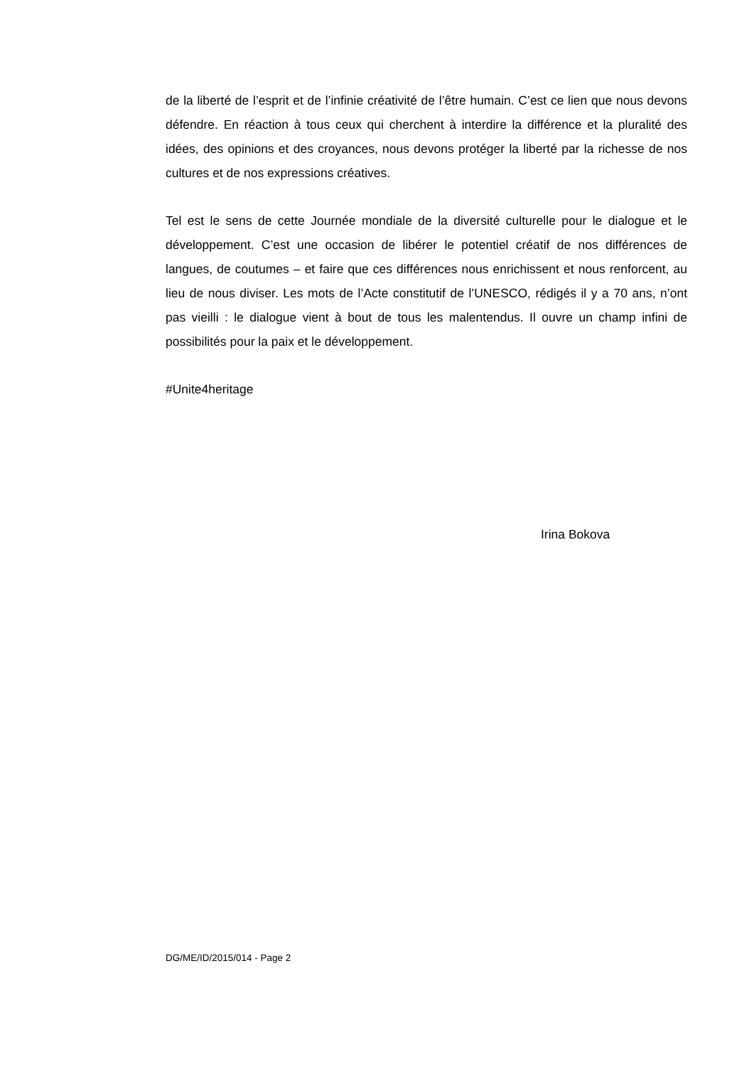de la liberté de l’esprit et de l’infinie créativité de l’être humain. C’est ce lien que nous devons défendre. En réaction à tous ceux qui cherchent à interdire la différence et la pluralité des idées, des opinions et des croyances, nous devons protéger la liberté par la richesse de nos cultures et de nos expressions créatives.
Tel est le sens de cette Journée mondiale de la diversité culturelle pour le dialogue et le développement. C’est une occasion de libérer le potentiel créatif de nos différences de langues, de coutumes – et faire que ces différences nous enrichissent et nous renforcent, au lieu de nous diviser. Les mots de l’Acte constitutif de l’UNESCO, rédigés il y a 70 ans, n’ont pas vieilli : le dialogue vient à bout de tous les malentendus. Il ouvre un champ infini de possibilités pour la paix et le développement.
#Unite4heritage
Irina Bokova
DG/ME/ID/2015/014 - Page 2